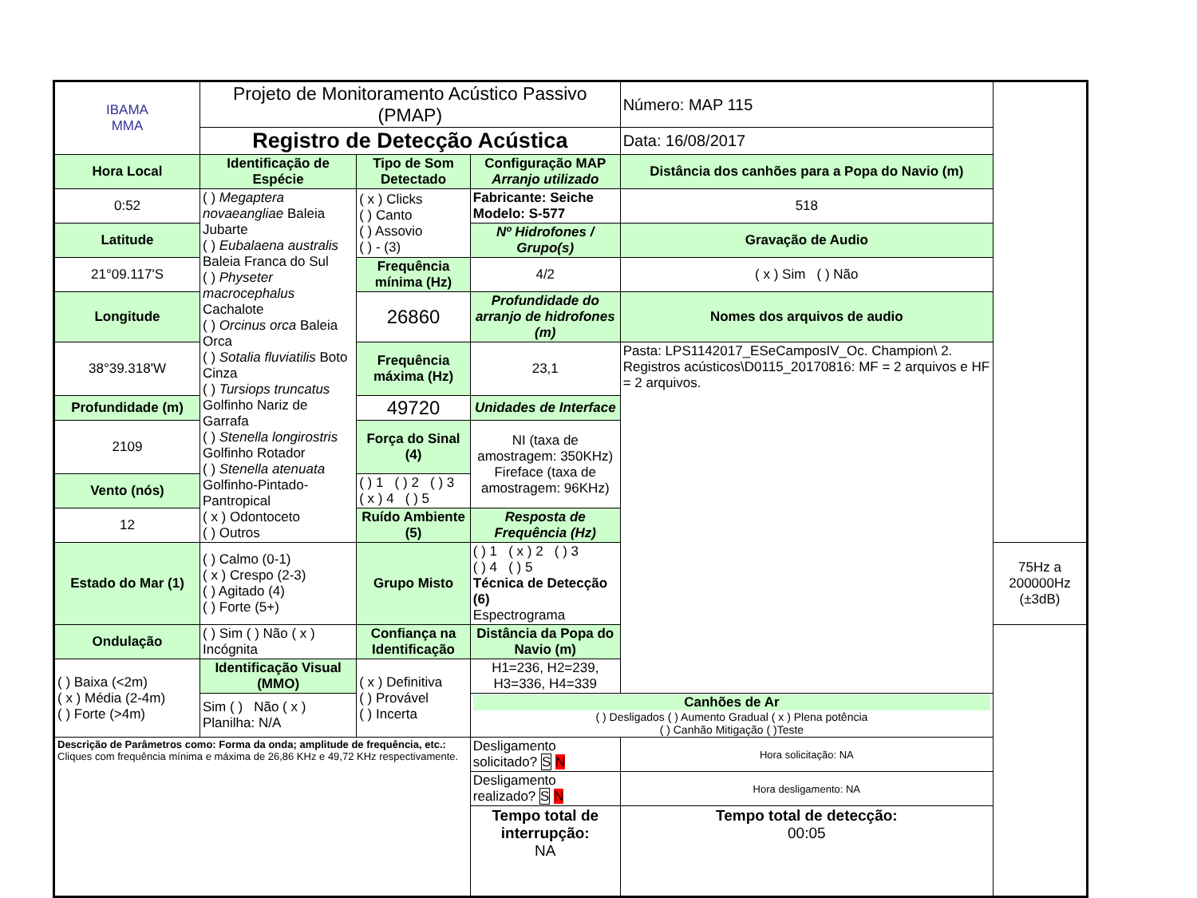| IBAMA MMA | Projeto de Monitoramento Acústico Passivo (PMAP) | | | Número: MAP 115 | |
| | Registro de Detecção Acústica | | | Data: 16/08/2017 | |
| Hora Local | Identificação de Espécie | Tipo de Som Detectado | Configuração MAP Arranjo utilizado | Distância dos canhões para a Popa do Navio (m) | |
| 0:52 | ( ) Megaptera novaeangliae Baleia Jubarte ( ) Eubalaena australis Baleia Franca do Sul ( ) Physeter macrocephalus Cachalote ( ) Orcinus orca Baleia Orca ( ) Sotalia fluviatilis Boto Cinza ( ) Tursiops truncatus Golfinho Nariz de Garrafa ( ) Stenella longirostris Golfinho Rotador ( ) Stenella atenuata Golfinho-Pintado-Pantropical ( x ) Odontoceto ( ) Outros | ( x ) Clicks ( ) Canto ( ) Assovio ( ) - (3) | Fabricante: Seiche Modelo: S-577 | 518 | |
| Latitude | | | Nº Hidrofones / Grupo(s) | Gravação de Audio | |
| 21°09.117'S | | Frequência mínima (Hz) | 4/2 | ( x ) Sim ( ) Não | |
| Longitude | | 26860 | Profundidade do arranjo de hidrofones (m) | Nomes dos arquivos de audio | |
| 38°39.318'W | | Frequência máxima (Hz) | 23,1 | Pasta: LPS1142017_ESeCamposIV_Oc. Champion\ 2. Registros acústicos\D0115_20170816: MF = 2 arquivos e HF = 2 arquivos. | |
| Profundidade (m) | | 49720 | Unidades de Interface | | |
| 2109 | | Força do Sinal (4) | NI (taxa de amostragem: 350KHz) Fireface (taxa de amostragem: 96KHz) | | |
| Vento (nós) | | ( ) 1 ( ) 2 ( ) 3 ( x ) 4 ( ) 5 | | | |
| 12 | | Ruído Ambiente (5) | Resposta de Frequência (Hz) | | |
| Estado do Mar (1) | ( ) Calmo (0-1) ( x ) Crespo (2-3) ( ) Agitado (4) ( ) Forte (5+) | Grupo Misto | ( ) 1 ( x ) 2 ( ) 3 ( ) 4 ( ) 5 Técnica de Detecção (6) Espectrograma | | 75Hz a 200000Hz (±3dB) |
| Ondulação | ( ) Sim ( ) Não ( x ) Incógnita | Confiança na Identificação | Distância da Popa do Navio (m) | | |
| ( ) Baixa (<2m) ( x ) Média (2-4m) ( ) Forte (>4m) | Identificação Visual (MMO) | ( x ) Definitiva ( ) Provável ( ) Incerta | H1=236, H2=239, H3=336, H4=339 | | |
| | Sim ( ) Não ( x ) Planilha: N/A | | Canhões de Ar ( ) Desligados ( ) Aumento Gradual ( x ) Plena potência ( ) Canhão Mitigação ( )Teste | | |
| Descrição de Parâmetros como: Forma da onda; amplitude de frequência, etc.: Cliques com frequência mínima e máxima de 26,86 KHz e 49,72 KHz respectivamente. | | | Desligamento solicitado? S N | Hora solicitação: NA | |
| | | | Desligamento realizado? S N | Hora desligamento: NA | |
| | | | Tempo total de interrupção: NA | Tempo total de detecção: 00:05 | |